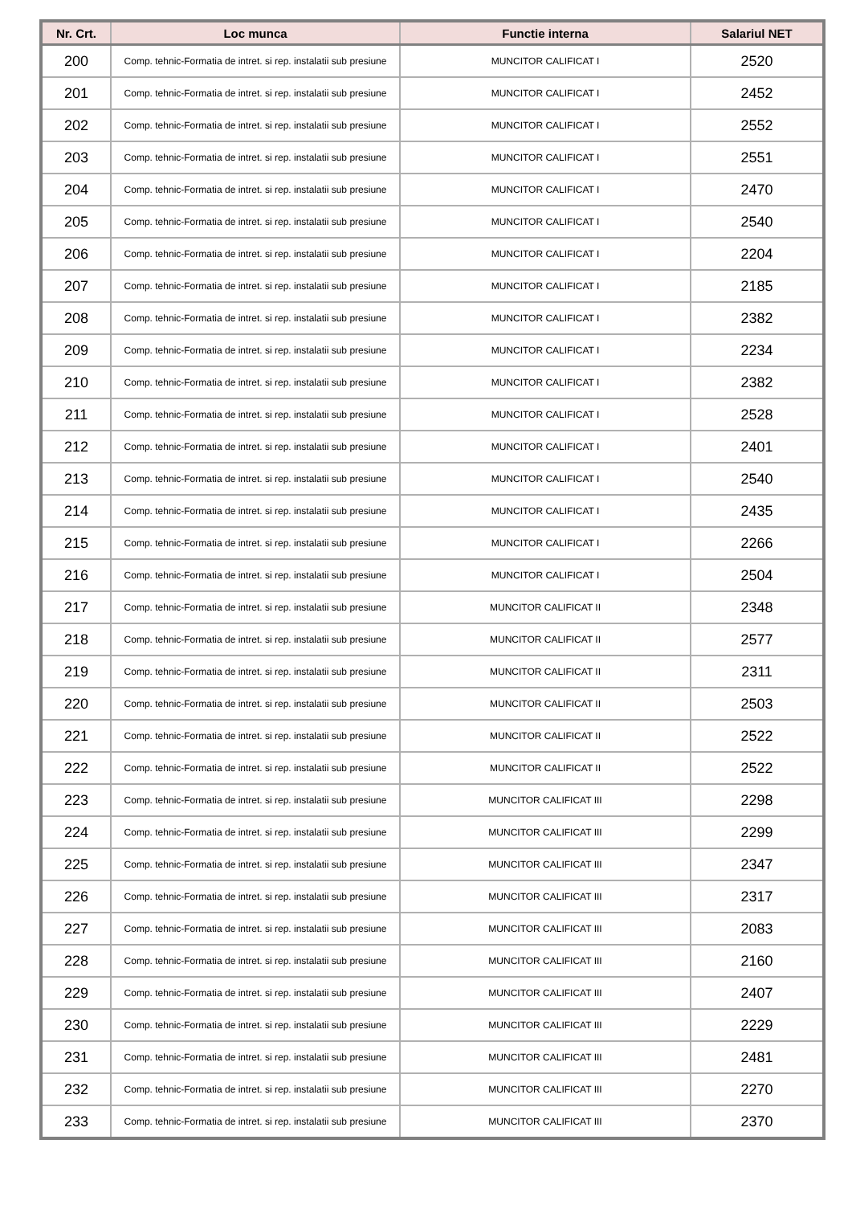| Nr. Crt. | Loc munca | Functie interna | Salariul NET |
| --- | --- | --- | --- |
| 200 | Comp. tehnic-Formatia de intret. si rep. instalatii sub presiune | MUNCITOR CALIFICAT I | 2520 |
| 201 | Comp. tehnic-Formatia de intret. si rep. instalatii sub presiune | MUNCITOR CALIFICAT I | 2452 |
| 202 | Comp. tehnic-Formatia de intret. si rep. instalatii sub presiune | MUNCITOR CALIFICAT I | 2552 |
| 203 | Comp. tehnic-Formatia de intret. si rep. instalatii sub presiune | MUNCITOR CALIFICAT I | 2551 |
| 204 | Comp. tehnic-Formatia de intret. si rep. instalatii sub presiune | MUNCITOR CALIFICAT I | 2470 |
| 205 | Comp. tehnic-Formatia de intret. si rep. instalatii sub presiune | MUNCITOR CALIFICAT I | 2540 |
| 206 | Comp. tehnic-Formatia de intret. si rep. instalatii sub presiune | MUNCITOR CALIFICAT I | 2204 |
| 207 | Comp. tehnic-Formatia de intret. si rep. instalatii sub presiune | MUNCITOR CALIFICAT I | 2185 |
| 208 | Comp. tehnic-Formatia de intret. si rep. instalatii sub presiune | MUNCITOR CALIFICAT I | 2382 |
| 209 | Comp. tehnic-Formatia de intret. si rep. instalatii sub presiune | MUNCITOR CALIFICAT I | 2234 |
| 210 | Comp. tehnic-Formatia de intret. si rep. instalatii sub presiune | MUNCITOR CALIFICAT I | 2382 |
| 211 | Comp. tehnic-Formatia de intret. si rep. instalatii sub presiune | MUNCITOR CALIFICAT I | 2528 |
| 212 | Comp. tehnic-Formatia de intret. si rep. instalatii sub presiune | MUNCITOR CALIFICAT I | 2401 |
| 213 | Comp. tehnic-Formatia de intret. si rep. instalatii sub presiune | MUNCITOR CALIFICAT I | 2540 |
| 214 | Comp. tehnic-Formatia de intret. si rep. instalatii sub presiune | MUNCITOR CALIFICAT I | 2435 |
| 215 | Comp. tehnic-Formatia de intret. si rep. instalatii sub presiune | MUNCITOR CALIFICAT I | 2266 |
| 216 | Comp. tehnic-Formatia de intret. si rep. instalatii sub presiune | MUNCITOR CALIFICAT I | 2504 |
| 217 | Comp. tehnic-Formatia de intret. si rep. instalatii sub presiune | MUNCITOR CALIFICAT II | 2348 |
| 218 | Comp. tehnic-Formatia de intret. si rep. instalatii sub presiune | MUNCITOR CALIFICAT II | 2577 |
| 219 | Comp. tehnic-Formatia de intret. si rep. instalatii sub presiune | MUNCITOR CALIFICAT II | 2311 |
| 220 | Comp. tehnic-Formatia de intret. si rep. instalatii sub presiune | MUNCITOR CALIFICAT II | 2503 |
| 221 | Comp. tehnic-Formatia de intret. si rep. instalatii sub presiune | MUNCITOR CALIFICAT II | 2522 |
| 222 | Comp. tehnic-Formatia de intret. si rep. instalatii sub presiune | MUNCITOR CALIFICAT II | 2522 |
| 223 | Comp. tehnic-Formatia de intret. si rep. instalatii sub presiune | MUNCITOR CALIFICAT III | 2298 |
| 224 | Comp. tehnic-Formatia de intret. si rep. instalatii sub presiune | MUNCITOR CALIFICAT III | 2299 |
| 225 | Comp. tehnic-Formatia de intret. si rep. instalatii sub presiune | MUNCITOR CALIFICAT III | 2347 |
| 226 | Comp. tehnic-Formatia de intret. si rep. instalatii sub presiune | MUNCITOR CALIFICAT III | 2317 |
| 227 | Comp. tehnic-Formatia de intret. si rep. instalatii sub presiune | MUNCITOR CALIFICAT III | 2083 |
| 228 | Comp. tehnic-Formatia de intret. si rep. instalatii sub presiune | MUNCITOR CALIFICAT III | 2160 |
| 229 | Comp. tehnic-Formatia de intret. si rep. instalatii sub presiune | MUNCITOR CALIFICAT III | 2407 |
| 230 | Comp. tehnic-Formatia de intret. si rep. instalatii sub presiune | MUNCITOR CALIFICAT III | 2229 |
| 231 | Comp. tehnic-Formatia de intret. si rep. instalatii sub presiune | MUNCITOR CALIFICAT III | 2481 |
| 232 | Comp. tehnic-Formatia de intret. si rep. instalatii sub presiune | MUNCITOR CALIFICAT III | 2270 |
| 233 | Comp. tehnic-Formatia de intret. si rep. instalatii sub presiune | MUNCITOR CALIFICAT III | 2370 |